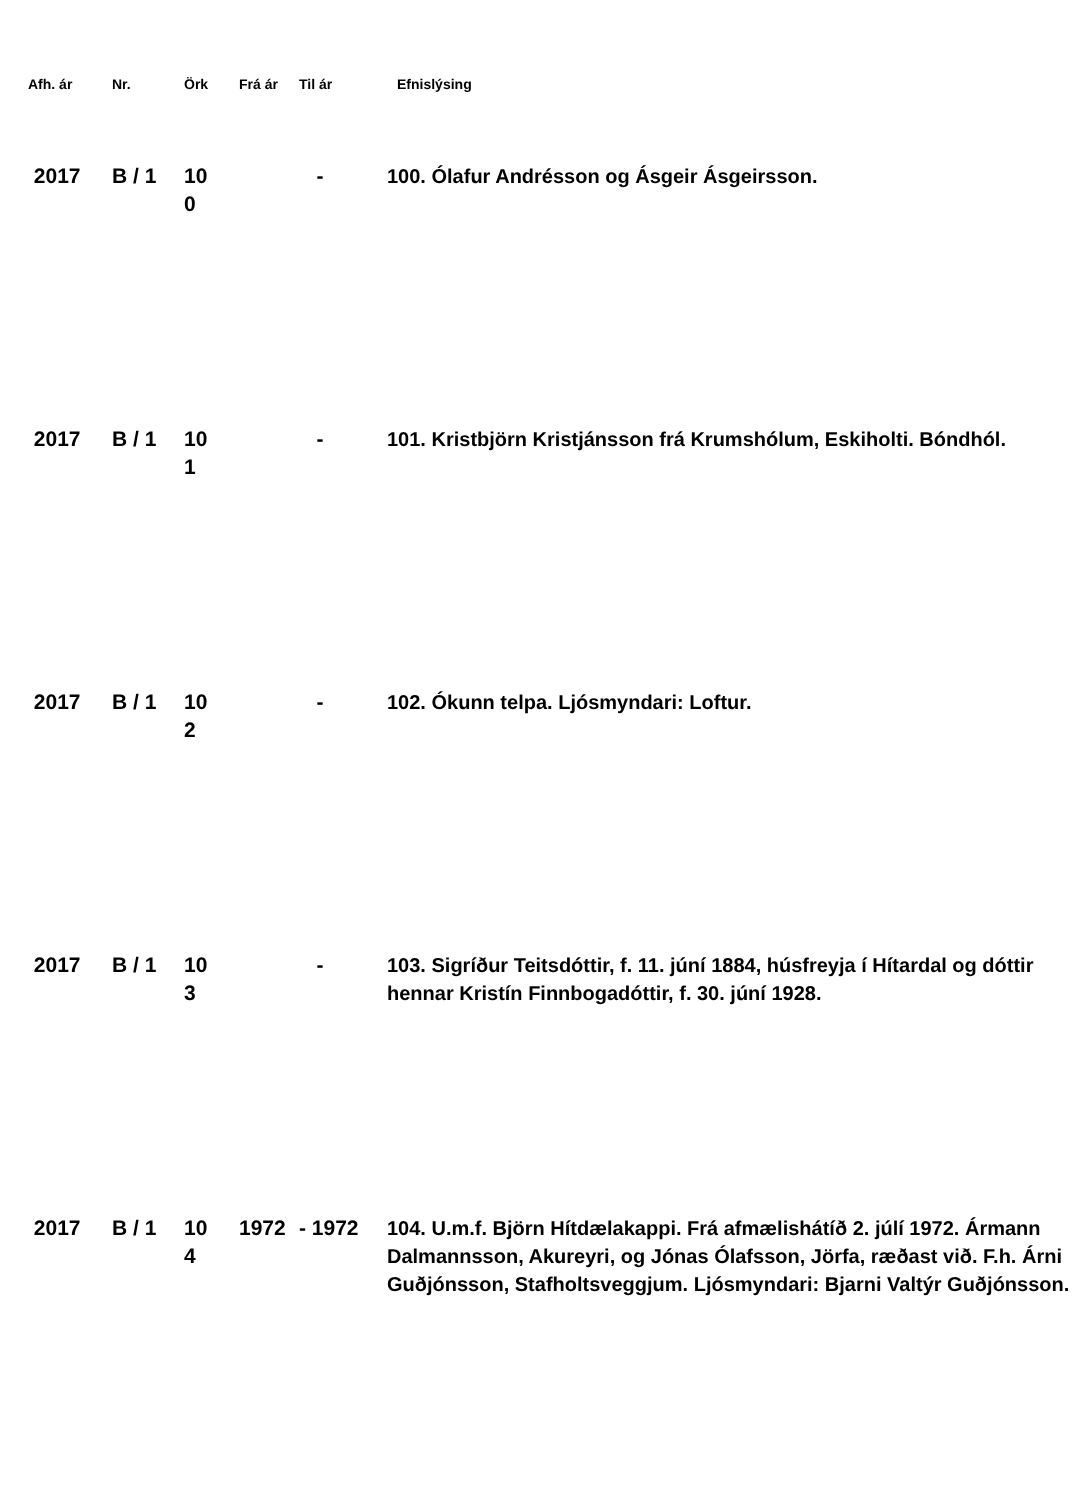| Afh. ár | Nr. | Örk | Frá ár | Til ár | Efnislýsing |
| --- | --- | --- | --- | --- | --- |
| 2017 | B / 1 | 10 0 | | - | 100. Ólafur Andrésson og Ásgeir Ásgeirsson. |
| 2017 | B / 1 | 10 1 | | - | 101. Kristbjörn Kristjánsson frá Krumshólum, Eskiholti. Bóndhól. |
| 2017 | B / 1 | 10 2 | | - | 102. Ókunn telpa. Ljósmyndari: Loftur. |
| 2017 | B / 1 | 10 3 | | - | 103. Sigríður Teitsdóttir, f. 11. júní 1884, húsfreyja í Hítardal og dóttir hennar Kristín Finnbogadóttir, f. 30. júní 1928. |
| 2017 | B / 1 | 10 4 | 1972 | - 1972 | 104. U.m.f. Björn Hítdælakappi. Frá afmælishátíð 2. júlí 1972. Ármann Dalmannsson, Akureyri, og Jónas Ólafsson, Jörfa, ræðast við. F.h. Árni Guðjónsson, Stafholtsveggjum. Ljósmyndari: Bjarni Valtýr Guðjónsson. |